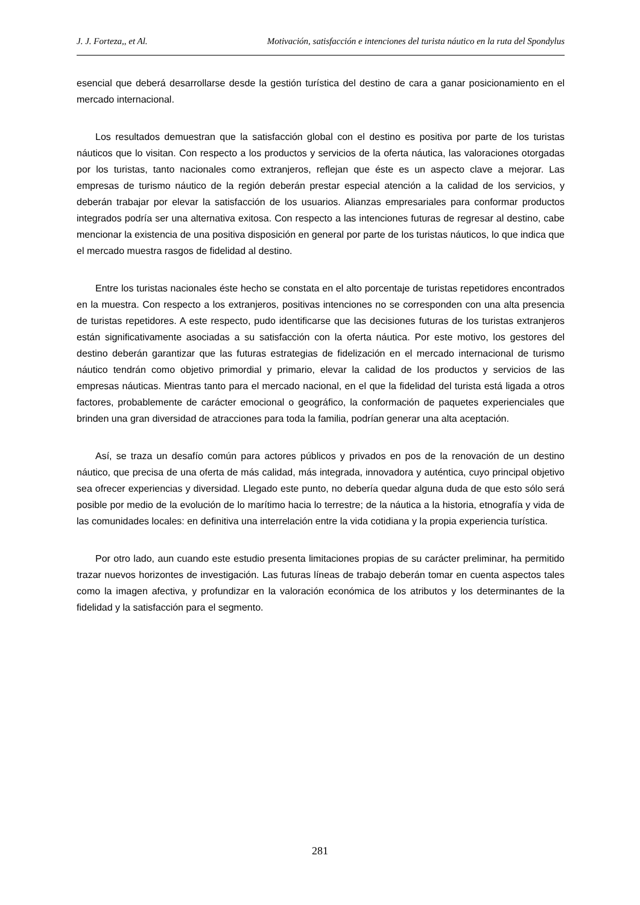J. J. Forteza,, et Al. Motivación, satisfacción e intenciones del turista náutico en la ruta del Spondylus
esencial que deberá desarrollarse desde la gestión turística del destino de cara a ganar posicionamiento en el mercado internacional.
Los resultados demuestran que la satisfacción global con el destino es positiva por parte de los turistas náuticos que lo visitan. Con respecto a los productos y servicios de la oferta náutica, las valoraciones otorgadas por los turistas, tanto nacionales como extranjeros, reflejan que éste es un aspecto clave a mejorar. Las empresas de turismo náutico de la región deberán prestar especial atención a la calidad de los servicios, y deberán trabajar por elevar la satisfacción de los usuarios. Alianzas empresariales para conformar productos integrados podría ser una alternativa exitosa. Con respecto a las intenciones futuras de regresar al destino, cabe mencionar la existencia de una positiva disposición en general por parte de los turistas náuticos, lo que indica que el mercado muestra rasgos de fidelidad al destino.
Entre los turistas nacionales éste hecho se constata en el alto porcentaje de turistas repetidores encontrados en la muestra. Con respecto a los extranjeros, positivas intenciones no se corresponden con una alta presencia de turistas repetidores. A este respecto, pudo identificarse que las decisiones futuras de los turistas extranjeros están significativamente asociadas a su satisfacción con la oferta náutica. Por este motivo, los gestores del destino deberán garantizar que las futuras estrategias de fidelización en el mercado internacional de turismo náutico tendrán como objetivo primordial y primario, elevar la calidad de los productos y servicios de las empresas náuticas. Mientras tanto para el mercado nacional, en el que la fidelidad del turista está ligada a otros factores, probablemente de carácter emocional o geográfico, la conformación de paquetes experienciales que brinden una gran diversidad de atracciones para toda la familia, podrían generar una alta aceptación.
Así, se traza un desafío común para actores públicos y privados en pos de la renovación de un destino náutico, que precisa de una oferta de más calidad, más integrada, innovadora y auténtica, cuyo principal objetivo sea ofrecer experiencias y diversidad. Llegado este punto, no debería quedar alguna duda de que esto sólo será posible por medio de la evolución de lo marítimo hacia lo terrestre; de la náutica a la historia, etnografía y vida de las comunidades locales: en definitiva una interrelación entre la vida cotidiana y la propia experiencia turística.
Por otro lado, aun cuando este estudio presenta limitaciones propias de su carácter preliminar, ha permitido trazar nuevos horizontes de investigación. Las futuras líneas de trabajo deberán tomar en cuenta aspectos tales como la imagen afectiva, y profundizar en la valoración económica de los atributos y los determinantes de la fidelidad y la satisfacción para el segmento.
281